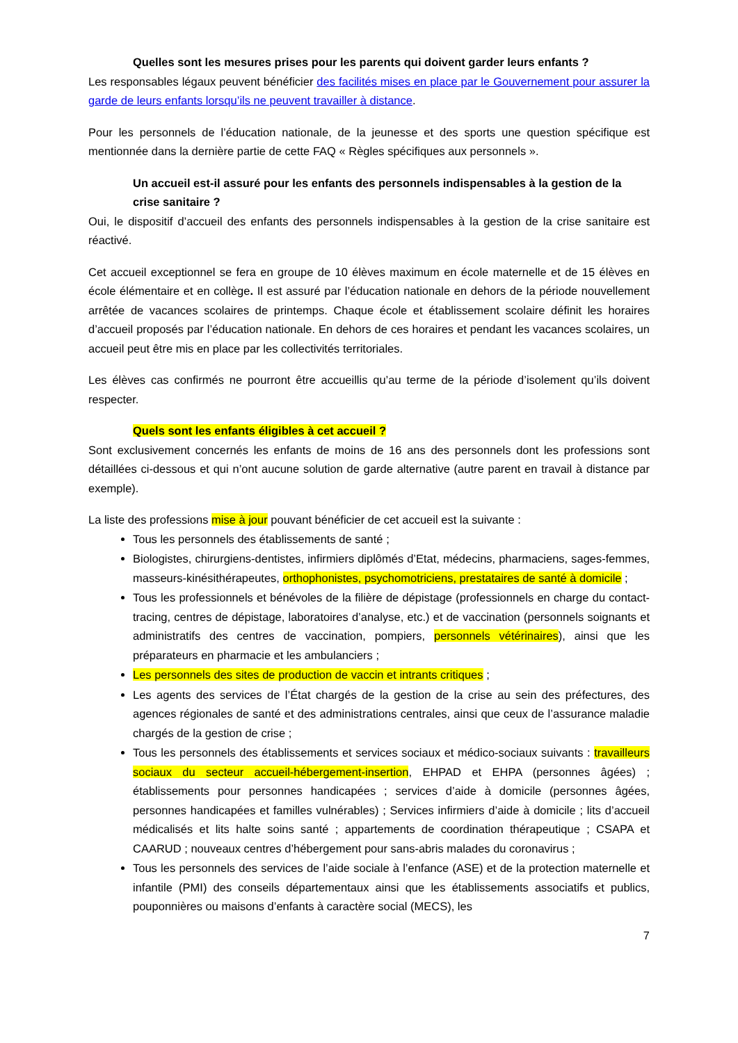Quelles sont les mesures prises pour les parents qui doivent garder leurs enfants ?
Les responsables légaux peuvent bénéficier des facilités mises en place par le Gouvernement pour assurer la garde de leurs enfants lorsqu’ils ne peuvent travailler à distance.
Pour les personnels de l’éducation nationale, de la jeunesse et des sports une question spécifique est mentionnée dans la dernière partie de cette FAQ « Règles spécifiques aux personnels ».
Un accueil est-il assuré pour les enfants des personnels indispensables à la gestion de la crise sanitaire ?
Oui, le dispositif d’accueil des enfants des personnels indispensables à la gestion de la crise sanitaire est réactivé.
Cet accueil exceptionnel se fera en groupe de 10 élèves maximum en école maternelle et de 15 élèves en école élémentaire et en collège. Il est assuré par l’éducation nationale en dehors de la période nouvellement arrêtée de vacances scolaires de printemps. Chaque école et établissement scolaire définit les horaires d’accueil proposés par l’éducation nationale. En dehors de ces horaires et pendant les vacances scolaires, un accueil peut être mis en place par les collectivités territoriales.
Les élèves cas confirmés ne pourront être accueillis qu’au terme de la période d’isolement qu’ils doivent respecter.
Quels sont les enfants éligibles à cet accueil ?
Sont exclusivement concernés les enfants de moins de 16 ans des personnels dont les professions sont détaillées ci-dessous et qui n’ont aucune solution de garde alternative (autre parent en travail à distance par exemple).
La liste des professions mise à jour pouvant bénéficier de cet accueil est la suivante :
Tous les personnels des établissements de santé ;
Biologistes, chirurgiens-dentistes, infirmiers diplômés d’Etat, médecins, pharmaciens, sages-femmes, masseurs-kinésithérapeutes, orthophonistes, psychomotriciens, prestataires de santé à domicile ;
Tous les professionnels et bénévoles de la filière de dépistage (professionnels en charge du contact-tracing, centres de dépistage, laboratoires d’analyse, etc.) et de vaccination (personnels soignants et administratifs des centres de vaccination, pompiers, personnels vétérinaires), ainsi que les préparateurs en pharmacie et les ambulanciers ;
Les personnels des sites de production de vaccin et intrants critiques ;
Les agents des services de l’État chargés de la gestion de la crise au sein des préfectures, des agences régionales de santé et des administrations centrales, ainsi que ceux de l’assurance maladie chargés de la gestion de crise ;
Tous les personnels des établissements et services sociaux et médico-sociaux suivants : travailleurs sociaux du secteur accueil-hébergement-insertion, EHPAD et EHPA (personnes âgées) ; établissements pour personnes handicapées ; services d’aide à domicile (personnes âgées, personnes handicapées et familles vulnérables) ; Services infirmiers d’aide à domicile ; lits d’accueil médicalisés et lits halte soins santé ; appartements de coordination thérapeutique ; CSAPA et CAARUD ; nouveaux centres d’hébergement pour sans-abris malades du coronavirus ;
Tous les personnels des services de l’aide sociale à l’enfance (ASE) et de la protection maternelle et infantile (PMI) des conseils départementaux ainsi que les établissements associatifs et publics, pouponnières ou maisons d’enfants à caractère social (MECS), les
7